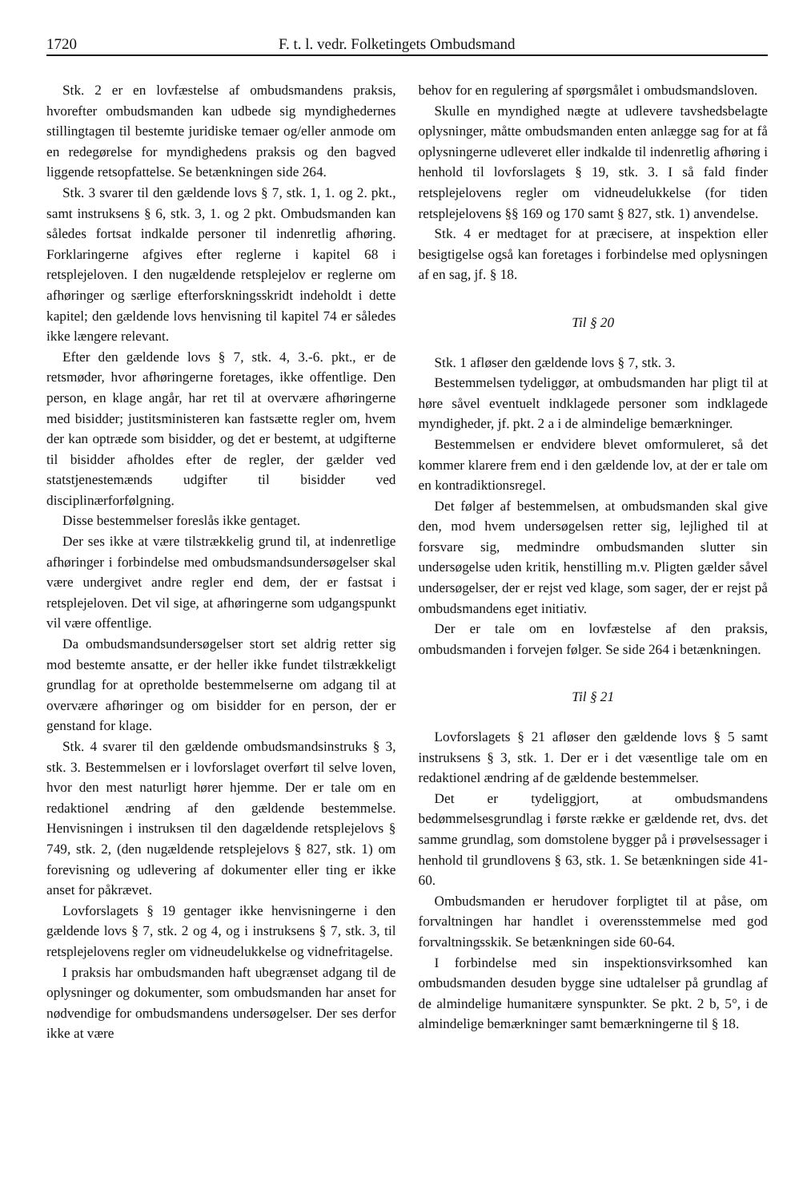1720 F. t. l. vedr. Folketingets Ombudsmand
Stk. 2 er en lovfæstelse af ombudsmandens praksis, hvorefter ombudsmanden kan udbede sig myndighedernes stillingtagen til bestemte juridiske temaer og/eller anmode om en redegørelse for myndighedens praksis og den bagved liggende retsopfattelse. Se betænkningen side 264.
Stk. 3 svarer til den gældende lovs § 7, stk. 1, 1. og 2. pkt., samt instruksens § 6, stk. 3, 1. og 2 pkt. Ombudsmanden kan således fortsat indkalde personer til indenretlig afhøring. Forklaringerne afgives efter reglerne i kapitel 68 i retsplejeloven. I den nugældende retsplejelov er reglerne om afhøringer og særlige efterforskningsskridt indeholdt i dette kapitel; den gældende lovs henvisning til kapitel 74 er således ikke længere relevant.
Efter den gældende lovs § 7, stk. 4, 3.-6. pkt., er de retsmøder, hvor afhøringerne foretages, ikke offentlige. Den person, en klage angår, har ret til at overvære afhøringerne med bisidder; justitsministeren kan fastsætte regler om, hvem der kan optræde som bisidder, og det er bestemt, at udgifterne til bisidder afholdes efter de regler, der gælder ved statstjenestemænds udgifter til bisidder ved disciplinærforfølgning.
Disse bestemmelser foreslås ikke gentaget.
Der ses ikke at være tilstrækkelig grund til, at indenretlige afhøringer i forbindelse med ombudsmandsundersøgelser skal være undergivet andre regler end dem, der er fastsat i retsplejeloven. Det vil sige, at afhøringerne som udgangspunkt vil være offentlige.
Da ombudsmandsundersøgelser stort set aldrig retter sig mod bestemte ansatte, er der heller ikke fundet tilstrækkeligt grundlag for at opretholde bestemmelserne om adgang til at overvære afhøringer og om bisidder for en person, der er genstand for klage.
Stk. 4 svarer til den gældende ombudsmandsinstruks § 3, stk. 3. Bestemmelsen er i lovforslaget overført til selve loven, hvor den mest naturligt hører hjemme. Der er tale om en redaktionel ændring af den gældende bestemmelse. Henvisningen i instruksen til den dagældende retsplejelovs § 749, stk. 2, (den nugældende retsplejelovs § 827, stk. 1) om forevisning og udlevering af dokumenter eller ting er ikke anset for påkrævet.
Lovforslagets § 19 gentager ikke henvisningerne i den gældende lovs § 7, stk. 2 og 4, og i instruksens § 7, stk. 3, til retsplejelovens regler om vidneudelukkelse og vidnefritagelse.
I praksis har ombudsmanden haft ubegrænset adgang til de oplysninger og dokumenter, som ombudsmanden har anset for nødvendige for ombudsmandens undersøgelser. Der ses derfor ikke at være
behov for en regulering af spørgsmålet i ombudsmandsloven.
Skulle en myndighed nægte at udlevere tavshedsbelagte oplysninger, måtte ombudsmanden enten anlægge sag for at få oplysningerne udleveret eller indkalde til indenretlig afhøring i henhold til lovforslagets § 19, stk. 3. I så fald finder retsplejelovens regler om vidneudelukkelse (for tiden retsplejelovens §§ 169 og 170 samt § 827, stk. 1) anvendelse.
Stk. 4 er medtaget for at præcisere, at inspektion eller besigtigelse også kan foretages i forbindelse med oplysningen af en sag, jf. § 18.
Til § 20
Stk. 1 afløser den gældende lovs § 7, stk. 3.
Bestemmelsen tydeliggør, at ombudsmanden har pligt til at høre såvel eventuelt indklagede personer som indklagede myndigheder, jf. pkt. 2 a i de almindelige bemærkninger.
Bestemmelsen er endvidere blevet omformuleret, så det kommer klarere frem end i den gældende lov, at der er tale om en kontradiktionsregel.
Det følger af bestemmelsen, at ombudsmanden skal give den, mod hvem undersøgelsen retter sig, lejlighed til at forsvare sig, medmindre ombudsmanden slutter sin undersøgelse uden kritik, henstilling m.v. Pligten gælder såvel undersøgelser, der er rejst ved klage, som sager, der er rejst på ombudsmandens eget initiativ.
Der er tale om en lovfæstelse af den praksis, ombudsmanden i forvejen følger. Se side 264 i betænkningen.
Til § 21
Lovforslagets § 21 afløser den gældende lovs § 5 samt instruksens § 3, stk. 1. Der er i det væsentlige tale om en redaktionel ændring af de gældende bestemmelser.
Det er tydeliggjort, at ombudsmandens bedømmelsesgrundlag i første række er gældende ret, dvs. det samme grundlag, som domstolene bygger på i prøvelsessager i henhold til grundlovens § 63, stk. 1. Se betænkningen side 41-60.
Ombudsmanden er herudover forpligtet til at påse, om forvaltningen har handlet i overensstemmelse med god forvaltningsskik. Se betænkningen side 60-64.
I forbindelse med sin inspektionsvirksomhed kan ombudsmanden desuden bygge sine udtalelser på grundlag af de almindelige humanitære synspunkter. Se pkt. 2 b, 5°, i de almindelige bemærkninger samt bemærkningerne til § 18.